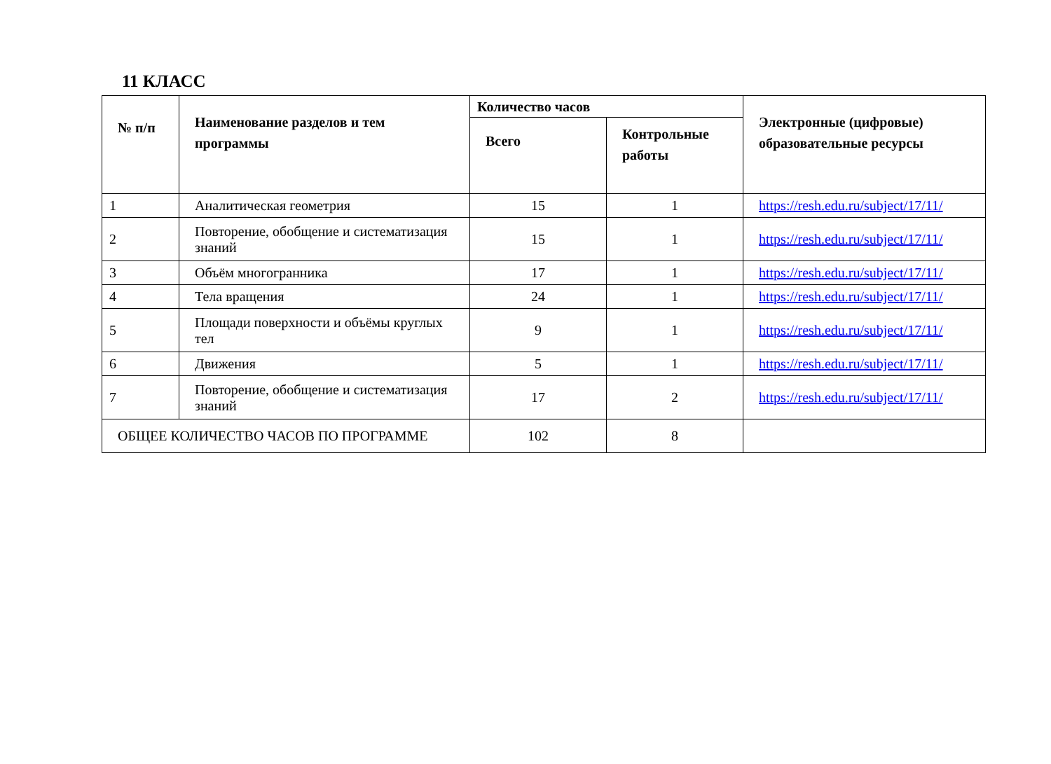11 КЛАСС
| № п/п | Наименование разделов и тем программы | Количество часов | | Электронные (цифровые) образовательные ресурсы |
| --- | --- | --- | --- | --- |
| | | Всего | Контрольные работы | |
| 1 | Аналитическая геометрия | 15 | 1 | https://resh.edu.ru/subject/17/11/ |
| 2 | Повторение, обобщение и систематизация знаний | 15 | 1 | https://resh.edu.ru/subject/17/11/ |
| 3 | Объём многогранника | 17 | 1 | https://resh.edu.ru/subject/17/11/ |
| 4 | Тела вращения | 24 | 1 | https://resh.edu.ru/subject/17/11/ |
| 5 | Площади поверхности и объёмы круглых тел | 9 | 1 | https://resh.edu.ru/subject/17/11/ |
| 6 | Движения | 5 | 1 | https://resh.edu.ru/subject/17/11/ |
| 7 | Повторение, обобщение и систематизация знаний | 17 | 2 | https://resh.edu.ru/subject/17/11/ |
| ОБЩЕЕ КОЛИЧЕСТВО ЧАСОВ ПО ПРОГРАММЕ | | 102 | 8 | |